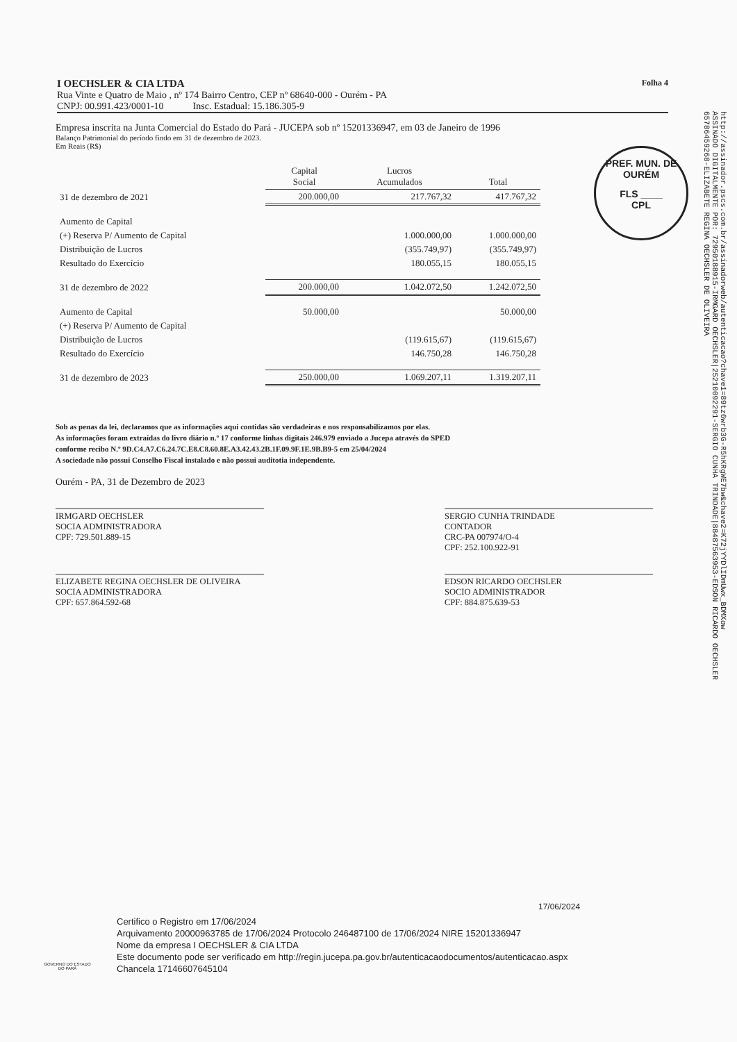I OECHSLER & CIA LTDA Folha 4
Rua Vinte e Quatro de Maio , nº 174 Bairro Centro, CEP nº 68640-000 - Ourém - PA
CNPJ: 00.991.423/0001-10 Insc. Estadual: 15.186.305-9
PREF. MUN. DE OURÉM
FLS ____
CPL
Empresa inscrita na Junta Comercial do Estado do Pará - JUCEPA sob nº 15201336947, em 03 de Janeiro de 1996
Balanço Patrimonial do período findo em 31 de dezembro de 2023.
Em Reais (R$)
| | Capital Social | Lucros Acumulados | Total |
| --- | --- | --- | --- |
| 31 de dezembro de 2021 | 200.000,00 | 217.767,32 | 417.767,32 |
| Aumento de Capital | | | |
| (+) Reserva P/ Aumento de Capital | | 1.000.000,00 | 1.000.000,00 |
| Distribuição de Lucros | | (355.749,97) | (355.749,97) |
| Resultado do Exercício | | 180.055,15 | 180.055,15 |
| 31 de dezembro de 2022 | 200.000,00 | 1.042.072,50 | 1.242.072,50 |
| Aumento de Capital | 50.000,00 | | 50.000,00 |
| (+) Reserva P/ Aumento de Capital | | | |
| Distribuição de Lucros | | (119.615,67) | (119.615,67) |
| Resultado do Exercício | | 146.750,28 | 146.750,28 |
| 31 de dezembro de 2023 | 250.000,00 | 1.069.207,11 | 1.319.207,11 |
Sob as penas da lei, declaramos que as informações aqui contidas são verdadeiras e nos responsabilizamos por elas.
As informações foram extraídas do livro diário n.º 17 conforme linhas digitais 246.979 enviado a Jucepa através do SPED
conforme recibo N.º 9D.C4.A7.C6.24.7C.E8.C8.60.8E.A3.42.43.2B.1F.09.9F.1E.9B.B9-5 em 25/04/2024
A sociedade não possui Conselho Fiscal instalado e não possui auditotia independente.
Ourém - PA, 31 de Dezembro de 2023
IRMGARD OECHSLER
SOCIA ADMINISTRADORA
CPF: 729.501.889-15
SERGIO CUNHA TRINDADE
CONTADOR
CRC-PA 007974/O-4
CPF: 252.100.922-91
ELIZABETE REGINA OECHSLER DE OLIVEIRA
SOCIA ADMINISTRADORA
CPF: 657.864.592-68
EDSON RICARDO OECHSLER
SOCIO ADMINISTRADOR
CPF: 884.875.639-53
http://assinador.pscs.com.br/assinadorweb/autenticacao?chave1=89tz6wrb3G-R5hKRgWE7bw&chave2=K72jYYDlIDmUwx_BDMXow
ASSINADO DIGITALMENTE POR: 72950188915-IRMGARD OECHSLER|25210092291-SERGIO CUNHA TRINDADE|88487563953-EDSON RICARDO OECHSLER
65786459268-ELIZABETE REGINA OECHSLER DE OLIVEIRA
17/06/2024
GOVERNO DO ESTADO DO PARÁ
Certifico o Registro em 17/06/2024
Arquivamento 20000963785 de 17/06/2024 Protocolo 246487100 de 17/06/2024 NIRE 15201336947
Nome da empresa I OECHSLER & CIA LTDA
Este documento pode ser verificado em http://regin.jucepa.pa.gov.br/autenticacaodocumentos/autenticacao.aspx
Chancela 17146607645104